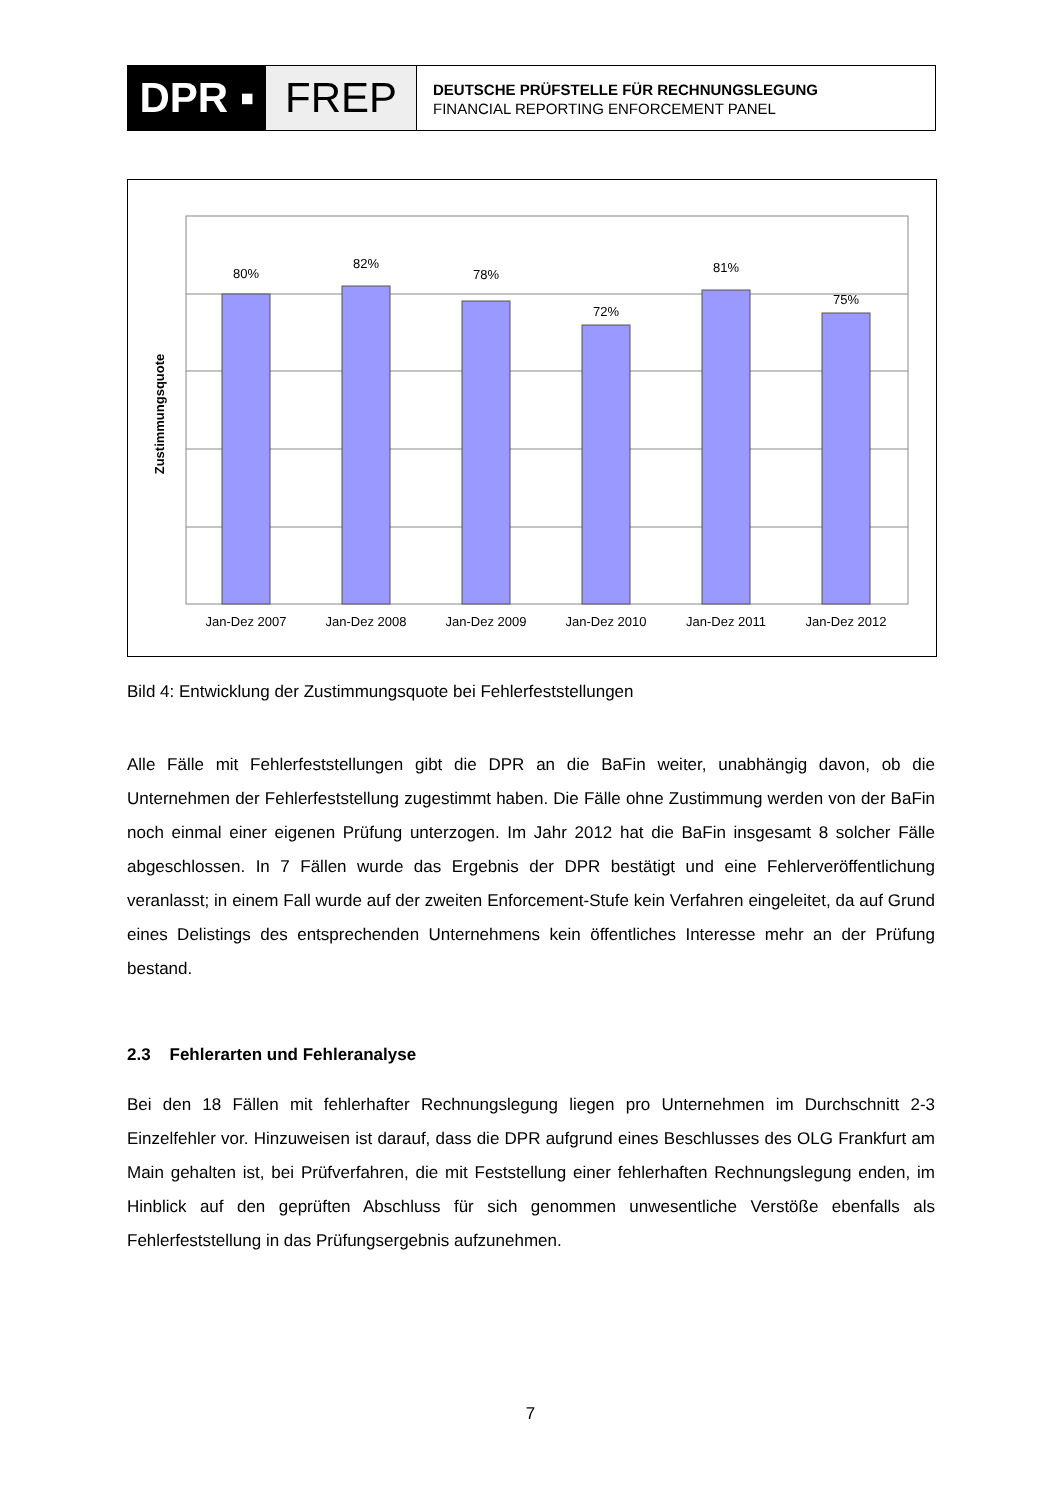DPR ▪ FREP
DEUTSCHE PRÜFSTELLE FÜR RECHNUNGSLEGUNG
FINANCIAL REPORTING ENFORCEMENT PANEL
80%
82%
78%
72%
81%
75%
Jan-Dez 2007
Jan-Dez 2008
Jan-Dez 2009
Jan-Dez 2010
Jan-Dez 2011
Jan-Dez 2012
Zustimmungsquote
Bild 4: Entwicklung der Zustimmungsquote bei Fehlerfeststellungen
Alle Fälle mit Fehlerfeststellungen gibt die DPR an die BaFin weiter, unabhängig davon, ob die Unternehmen der Fehlerfeststellung zugestimmt haben. Die Fälle ohne Zustimmung werden von der BaFin noch einmal einer eigenen Prüfung unterzogen. Im Jahr 2012 hat die BaFin insgesamt 8 solcher Fälle abgeschlossen. In 7 Fällen wurde das Ergebnis der DPR bestätigt und eine Fehlerveröffentlichung veranlasst; in einem Fall wurde auf der zweiten Enforcement-Stufe kein Verfahren eingeleitet, da auf Grund eines Delistings des entsprechenden Unternehmens kein öffentliches Interesse mehr an der Prüfung bestand.
2.3 Fehlerarten und Fehleranalyse
Bei den 18 Fällen mit fehlerhafter Rechnungslegung liegen pro Unternehmen im Durchschnitt 2-3 Einzelfehler vor. Hinzuweisen ist darauf, dass die DPR aufgrund eines Beschlusses des OLG Frankfurt am Main gehalten ist, bei Prüfverfahren, die mit Feststellung einer fehlerhaften Rechnungslegung enden, im Hinblick auf den geprüften Abschluss für sich genommen unwesentliche Verstöße ebenfalls als Fehlerfeststellung in das Prüfungsergebnis aufzunehmen.
7